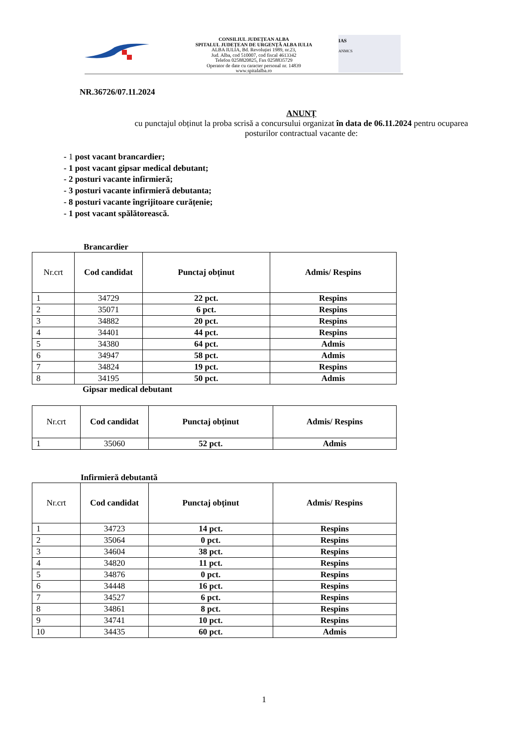CONSILIUL JUDEȚEAN ALBA
SPITALUL JUDEȚEAN DE URGENȚĂ ALBA IULIA
ALBA IULIA, Bd. Revoluției 1989, nr.23,
Jud. Alba, cod 510007, cod fiscal 4613342
Telefon 0258820825, Fax 0258835729
Operator de date cu caracter personal nr. 14839
www.spitalalba.ro
IAS
ANMCS
NR.36726/07.11.2024
ANUNȚ
cu punctajul obținut la proba scrisă a concursului organizat în data de 06.11.2024 pentru ocuparea
posturilor contractual vacante de:
- 1 post vacant brancardier;
- 1 post vacant gipsar medical debutant;
- 2 posturi vacante infirmieră;
- 3 posturi vacante infirmieră debutanta;
- 8 posturi vacante îngrijitoare curățenie;
- 1 post vacant spălătorească.
Brancardier
| Nr.crt | Cod candidat | Punctaj obținut | Admis/ Respins |
| --- | --- | --- | --- |
| 1 | 34729 | 22 pct. | Respins |
| 2 | 35071 | 6 pct. | Respins |
| 3 | 34882 | 20 pct. | Respins |
| 4 | 34401 | 44 pct. | Respins |
| 5 | 34380 | 64 pct. | Admis |
| 6 | 34947 | 58 pct. | Admis |
| 7 | 34824 | 19 pct. | Respins |
| 8 | 34195 | 50 pct. | Admis |
Gipsar medical debutant
| Nr.crt | Cod candidat | Punctaj obținut | Admis/ Respins |
| --- | --- | --- | --- |
| 1 | 35060 | 52 pct. | Admis |
Infirmieră debutantă
| Nr.crt | Cod candidat | Punctaj obținut | Admis/ Respins |
| --- | --- | --- | --- |
| 1 | 34723 | 14 pct. | Respins |
| 2 | 35064 | 0 pct. | Respins |
| 3 | 34604 | 38 pct. | Respins |
| 4 | 34820 | 11 pct. | Respins |
| 5 | 34876 | 0 pct. | Respins |
| 6 | 34448 | 16 pct. | Respins |
| 7 | 34527 | 6 pct. | Respins |
| 8 | 34861 | 8 pct. | Respins |
| 9 | 34741 | 10 pct. | Respins |
| 10 | 34435 | 60 pct. | Admis |
1